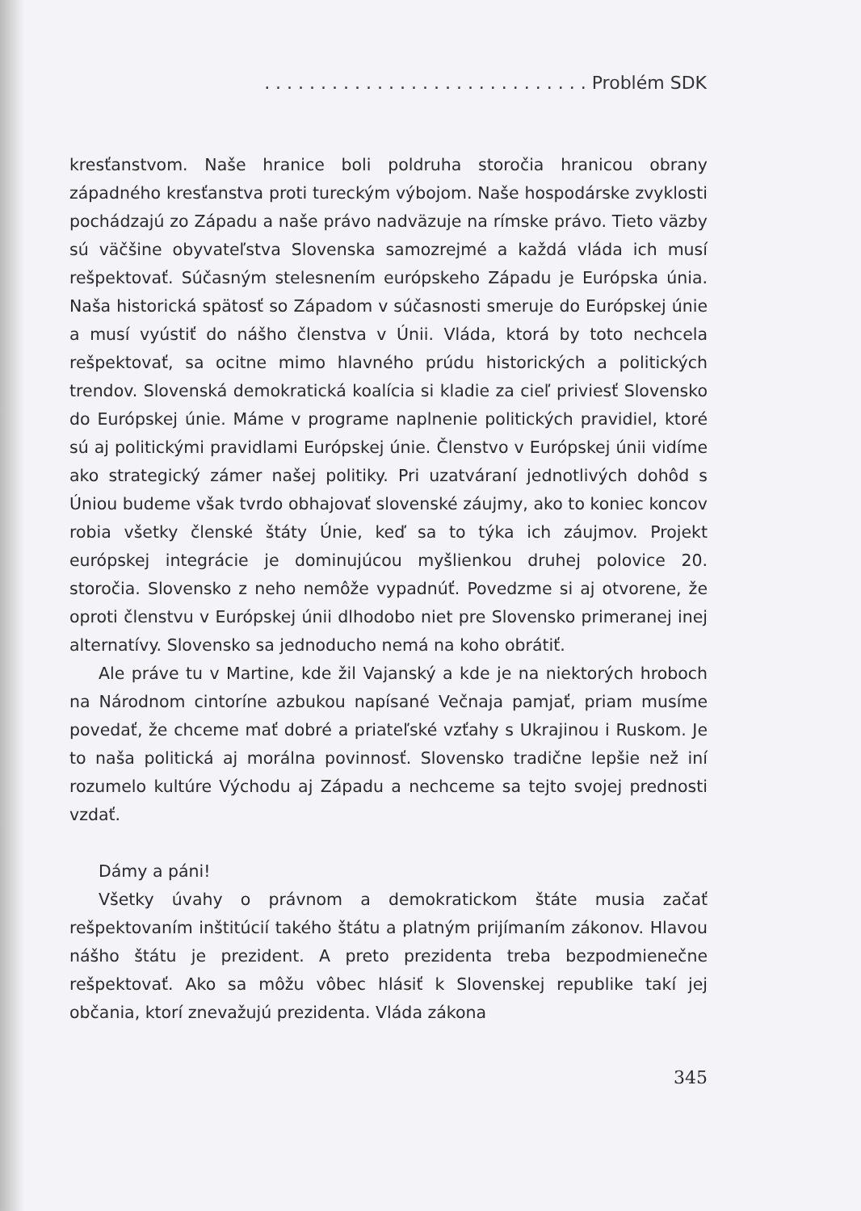. . . . . . . . . . . . . . . . . . . . . . . . . . . . . Problém SDK
kresťanstvom. Naše hranice boli poldruha storočia hranicou obrany západného kresťanstva proti tureckým výbojom. Naše hospodárske zvyklosti pochádzajú zo Západu a naše právo nadväzuje na rímske právo. Tieto väzby sú väčšine obyvateľstva Slovenska samozrejmé a každá vláda ich musí rešpektovať. Súčasným stelesnením európskeho Západu je Európska únia. Naša historická spätosť so Západom v súčasnosti smeruje do Európskej únie a musí vyústiť do nášho členstva v Únii. Vláda, ktorá by toto nechcela rešpektovať, sa ocitne mimo hlavného prúdu historických a politických trendov. Slovenská demokratická koalícia si kladie za cieľ priviesť Slovensko do Európskej únie. Máme v programe naplnenie politických pravidiel, ktoré sú aj politickými pravidlami Európskej únie. Členstvo v Európskej únii vidíme ako strategický zámer našej politiky. Pri uzatváraní jednotlivých dohôd s Úniou budeme však tvrdo obhajovať slovenské záujmy, ako to koniec koncov robia všetky členské štáty Únie, keď sa to týka ich záujmov. Projekt európskej integrácie je dominujúcou myšlienkou druhej polovice 20. storočia. Slovensko z neho nemôže vypadnúť. Povedzme si aj otvorene, že oproti členstvu v Európskej únii dlhodobo niet pre Slovensko primeranej inej alternatívy. Slovensko sa jednoducho nemá na koho obrátiť.
Ale práve tu v Martine, kde žil Vajanský a kde je na niektorých hroboch na Národnom cintoríne azbukou napísané Večnaja pamjať, priam musíme povedať, že chceme mať dobré a priateľské vzťahy s Ukrajinou i Ruskom. Je to naša politická aj morálna povinnosť. Slovensko tradične lepšie než iní rozumelo kultúre Východu aj Západu a nechceme sa tejto svojej prednosti vzdať.
Dámy a páni!
Všetky úvahy o právnom a demokratickom štáte musia začať rešpektovaním inštitúcií takého štátu a platným prijímaním zákonov. Hlavou nášho štátu je prezident. A preto prezidenta treba bezpodmienečne rešpektovať. Ako sa môžu vôbec hlásiť k Slovenskej republike takí jej občania, ktorí znevažujú prezidenta. Vláda zákona
345